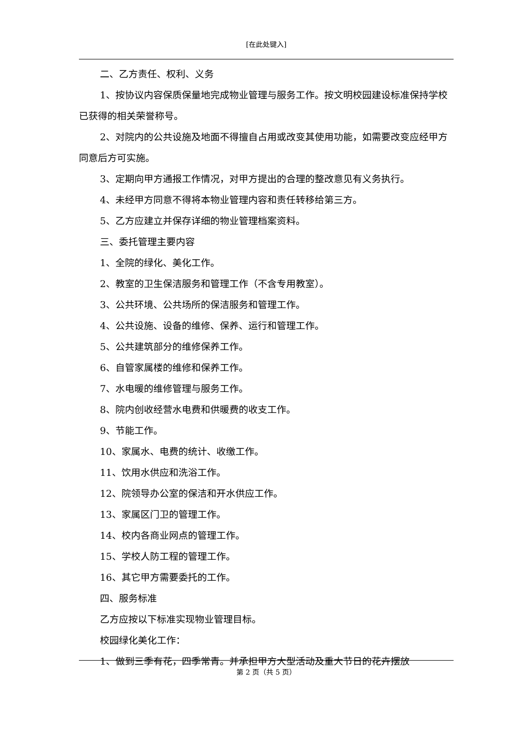[在此处键入]
二、乙方责任、权利、义务
1、按协议内容保质保量地完成物业管理与服务工作。按文明校园建设标准保持学校已获得的相关荣誉称号。
2、对院内的公共设施及地面不得擅自占用或改变其使用功能，如需要改变应经甲方同意后方可实施。
3、定期向甲方通报工作情况，对甲方提出的合理的整改意见有义务执行。
4、未经甲方同意不得将本物业管理内容和责任转移给第三方。
5、乙方应建立并保存详细的物业管理档案资料。
三、委托管理主要内容
1、全院的绿化、美化工作。
2、教室的卫生保洁服务和管理工作（不含专用教室）。
3、公共环境、公共场所的保洁服务和管理工作。
4、公共设施、设备的维修、保养、运行和管理工作。
5、公共建筑部分的维修保养工作。
6、自管家属楼的维修和保养工作。
7、水电暖的维修管理与服务工作。
8、院内创收经营水电费和供暖费的收支工作。
9、节能工作。
10、家属水、电费的统计、收缴工作。
11、饮用水供应和洗浴工作。
12、院领导办公室的保洁和开水供应工作。
13、家属区门卫的管理工作。
14、校内各商业网点的管理工作。
15、学校人防工程的管理工作。
16、其它甲方需要委托的工作。
四、服务标准
乙方应按以下标准实现物业管理目标。
校园绿化美化工作：
1、做到三季有花，四季常青。并承担甲方大型活动及重大节日的花卉摆放
第 2 页（共 5 页）